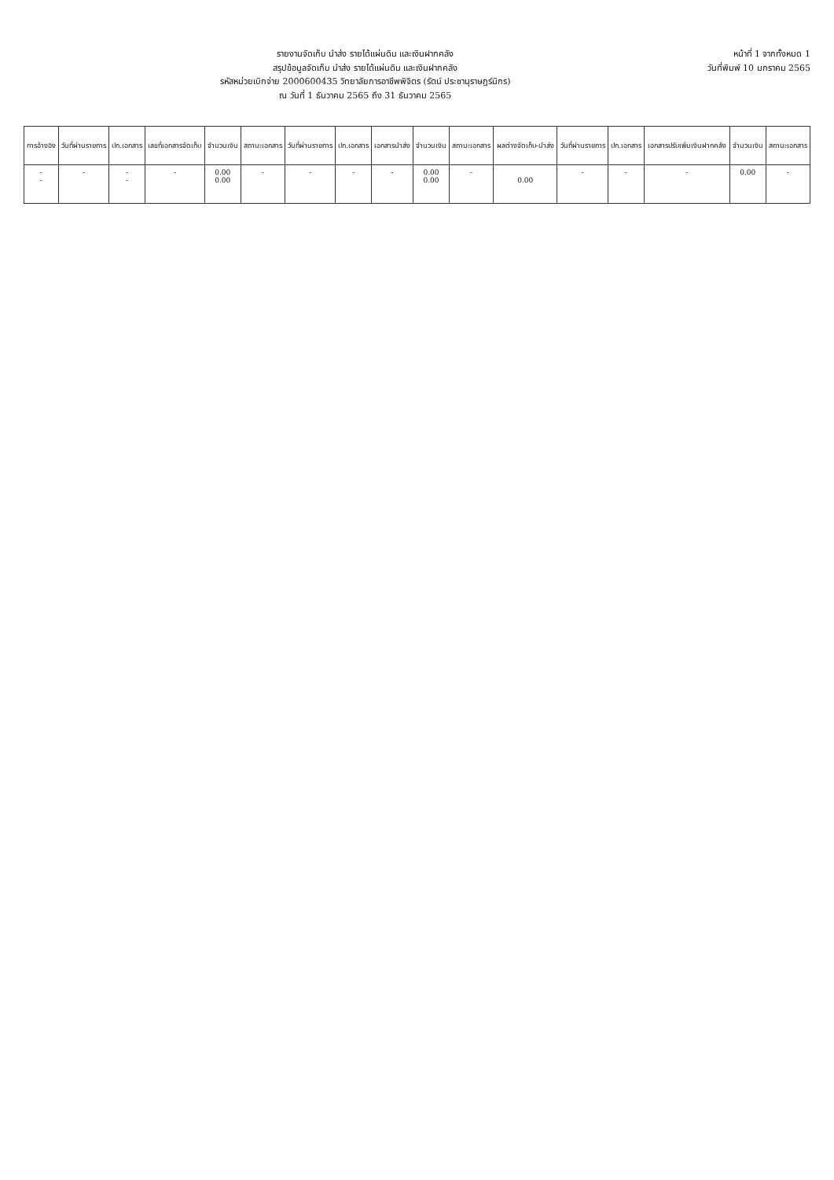รายงานจัดเก็บ นำส่ง รายได้แผ่นดิน และเงินฝากคลัง
สรุปข้อมูลจัดเก็บ นำส่ง รายได้แผ่นดิน และเงินฝากคลัง
รหัสหน่วยเบิกจ่าย 2000600435 วิทยาลัยการอาชีพพิจิตร (รัตน์ ประชานุราษฎร์นิกร)
ณ วันที่ 1 ธันวาคม 2565 ถึง 31 ธันวาคม 2565
หน้าที่ 1 จากทั้งหมด 1
วันที่พิมพ์ 10 มกราคม 2565
| การอ้างอิง | วันที่ผ่านรายการ | ปก.เอกสาร | เลขที่เอกสารจัดเก็บ | จำนวนเงิน | สถานะเอกสาร | วันที่ผ่านรายการ | ปก.เอกสาร | เอกสารนำส่ง | จำนวนเงิน | สถานะเอกสาร | ผลต่างจัดเก็บ-นำส่ง | วันที่ผ่านรายการ | ปก.เอกสาร | เอกสารปรับเพิ่มเงินฝากคลัง | จำนวนเงิน | สถานะเอกสาร |
| --- | --- | --- | --- | --- | --- | --- | --- | --- | --- | --- | --- | --- | --- | --- | --- | --- |
| - - | - | - - | - | 0.00 0.00 | - | - | - | - | 0.00 0.00 | - | 0.00 | - | - | - | 0.00 | - |